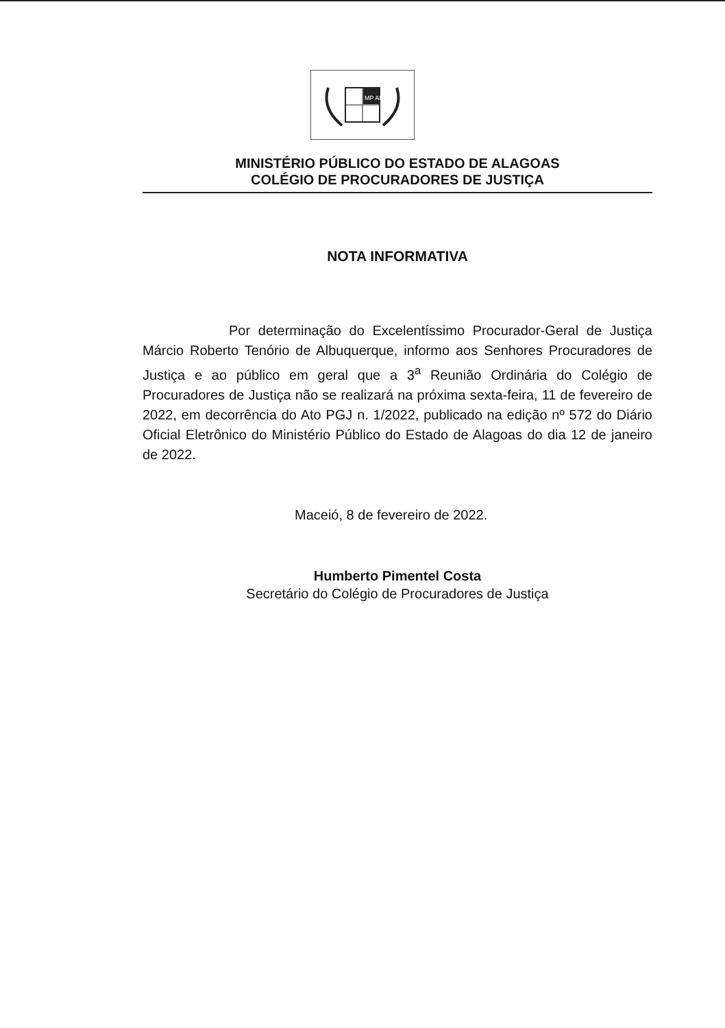MP AL
MINISTÉRIO PÚBLICO DO ESTADO DE ALAGOAS
COLÉGIO DE PROCURADORES DE JUSTIÇA
NOTA INFORMATIVA
Por determinação do Excelentíssimo Procurador-Geral de Justiça Márcio Roberto Tenório de Albuquerque, informo aos Senhores Procuradores de Justiça e ao público em geral que a 3<sup>a</sup> Reunião Ordinária do Colégio de Procuradores de Justiça não se realizará na próxima sexta-feira, 11 de fevereiro de 2022, em decorrência do Ato PGJ n. 1/2022, publicado na edição nº 572 do Diário Oficial Eletrônico do Ministério Público do Estado de Alagoas do dia 12 de janeiro de 2022.
Maceió, 8 de fevereiro de 2022.
Humberto Pimentel Costa
Secretário do Colégio de Procuradores de Justiça